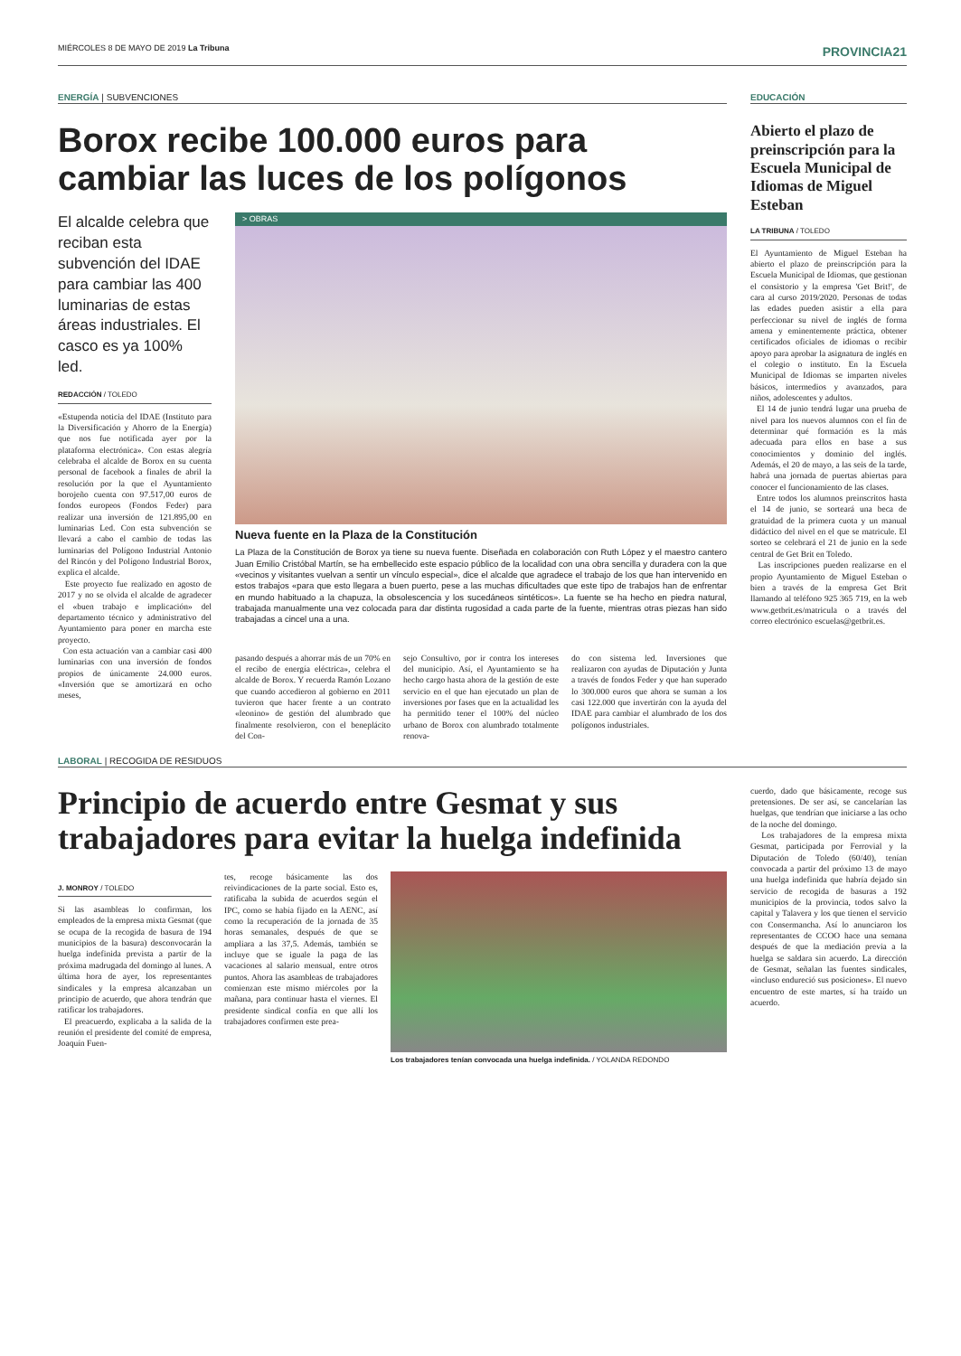MIÉRCOLES 8 DE MAYO DE 2019 La Tribuna PROVINCIA21
ENERGÍA | SUBVENCIONES
Borox recibe 100.000 euros para cambiar las luces de los polígonos
El alcalde celebra que reciban esta subvención del IDAE para cambiar las 400 luminarias de estas áreas industriales. El casco es ya 100% led.
REDACCIÓN / TOLEDO
«Estupenda noticia del IDAE (Instituto para la Diversificación y Ahorro de la Energía) que nos fue notificada ayer por la plataforma electrónica». Con estas alegría celebraba el alcalde de Borox en su cuenta personal de facebook a finales de abril la resolución por la que el Ayuntamiento borojeño cuenta con 97.517,00 euros de fondos europeos (Fondos Feder) para realizar una inversión de 121.895,00 en luminarias Led. Con esta subvención se llevará a cabo el cambio de todas las luminarias del Polígono Industrial Antonio del Rincón y del Polígono Industrial Borox, explica el alcalde.
Este proyecto fue realizado en agosto de 2017 y no se olvida el alcalde de agradecer el «buen trabajo e implicación» del departamento técnico y administrativo del Ayuntamiento para poner en marcha este proyecto.
Con esta actuación van a cambiar casi 400 luminarias con una inversión de fondos propios de únicamente 24.000 euros. «Inversión que se amortizará en ocho meses,
> OBRAS
Nueva fuente en la Plaza de la Constitución
La Plaza de la Constitución de Borox ya tiene su nueva fuente. Diseñada en colaboración con Ruth López y el maestro cantero Juan Emilio Cristóbal Martín, se ha embellecido este espacio público de la localidad con una obra sencilla y duradera con la que «vecinos y visitantes vuelvan a sentir un vínculo especial», dice el alcalde que agradece el trabajo de los que han intervenido en estos trabajos «para que esto llegara a buen puerto, pese a las muchas dificultades que este tipo de trabajos han de enfrentar en mundo habituado a la chapuza, la obsolescencia y los sucedáneos sintéticos». La fuente se ha hecho en piedra natural, trabajada manualmente una vez colocada para dar distinta rugosidad a cada parte de la fuente, mientras otras piezas han sido trabajadas a cincel una a una.
pasando después a ahorrar más de un 70% en el recibo de energía eléctrica», celebra el alcalde de Borox. Y recuerda Ramón Lozano que cuando accedieron al gobierno en 2011 tuvieron que hacer frente a un contrato «leonino» de gestión del alumbrado que finalmente resolvieron, con el beneplácito del Con-
sejo Consultivo, por ir contra los intereses del municipio. Así, el Ayuntamiento se ha hecho cargo hasta ahora de la gestión de este servicio en el que han ejecutado un plan de inversiones por fases que en la actualidad les ha permitido tener el 100% del núcleo urbano de Borox con alumbrado totalmente renova-
do con sistema led. Inversiones que realizaron con ayudas de Diputación y Junta a través de fondos Feder y que han superado lo 300.000 euros que ahora se suman a los casi 122.000 que invertirán con la ayuda del IDAE para cambiar el alumbrado de los dos polígonos industriales.
EDUCACIÓN
Abierto el plazo de preinscripción para la Escuela Municipal de Idiomas de Miguel Esteban
LA TRIBUNA / TOLEDO
El Ayuntamiento de Miguel Esteban ha abierto el plazo de preinscripción para la Escuela Municipal de Idiomas, que gestionan el consistorio y la empresa 'Get Brit!', de cara al curso 2019/2020. Personas de todas las edades pueden asistir a ella para perfeccionar su nivel de inglés de forma amena y eminentemente práctica, obtener certificados oficiales de idiomas o recibir apoyo para aprobar la asignatura de inglés en el colegio o instituto. En la Escuela Municipal de Idiomas se imparten niveles básicos, intermedios y avanzados, para niños, adolescentes y adultos.
El 14 de junio tendrá lugar una prueba de nivel para los nuevos alumnos con el fin de determinar qué formación es la más adecuada para ellos en base a sus conocimientos y dominio del inglés. Además, el 20 de mayo, a las seis de la tarde, habrá una jornada de puertas abiertas para conocer el funcionamiento de las clases.
Entre todos los alumnos preinscritos hasta el 14 de junio, se sorteará una beca de gratuidad de la primera cuota y un manual didáctico del nivel en el que se matricule. El sorteo se celebrará el 21 de junio en la sede central de Get Brit en Toledo.
Las inscripciones pueden realizarse en el propio Ayuntamiento de Miguel Esteban o bien a través de la empresa Get Brit llamando al teléfono 925 365 719, en la web www.getbrit.es/matricula o a través del correo electrónico escuelas@getbrit.es.
LABORAL | RECOGIDA DE RESIDUOS
Principio de acuerdo entre Gesmat y sus trabajadores para evitar la huelga indefinida
J. MONROY / TOLEDO
Si las asambleas lo confirman, los empleados de la empresa mixta Gesmat (que se ocupa de la recogida de basura de 194 municipios de la basura) desconvocarán la huelga indefinida prevista a partir de la próxima madrugada del domingo al lunes. A última hora de ayer, los representantes sindicales y la empresa alcanzaban un principio de acuerdo, que ahora tendrán que ratificar los trabajadores.
El preacuerdo, explicaba a la salida de la reunión el presidente del comité de empresa, Joaquín Fuen-
tes, recoge básicamente las dos reivindicaciones de la parte social. Esto es, ratificaba la subida de acuerdos según el IPC, como se había fijado en la AENC, así como la recuperación de la jornada de 35 horas semanales, después de que se ampliara a las 37,5. Además, también se incluye que se iguale la paga de las vacaciones al salario mensual, entre otros puntos. Ahora las asambleas de trabajadores comienzan este mismo miércoles por la mañana, para continuar hasta el viernes. El presidente sindical confía en que allí los trabajadores confirmen este prea-
Los trabajadores tenían convocada una huelga indefinida. / YOLANDA REDONDO
cuerdo, dado que básicamente, recoge sus pretensiones. De ser así, se cancelarían las huelgas, que tendrían que iniciarse a las ocho de la noche del domingo.
Los trabajadores de la empresa mixta Gesmat, participada por Ferrovial y la Diputación de Toledo (60/40), tenían convocada a partir del próximo 13 de mayo una huelga indefinida que habría dejado sin servicio de recogida de basuras a 192 municipios de la provincia, todos salvo la capital y Talavera y los que tienen el servicio con Consermancha. Así lo anunciaron los representantes de CCOO hace una semana después de que la mediación previa a la huelga se saldara sin acuerdo. La dirección de Gesmat, señalan las fuentes sindicales, «incluso endureció sus posiciones». El nuevo encuentro de este martes, sí ha traído un acuerdo.